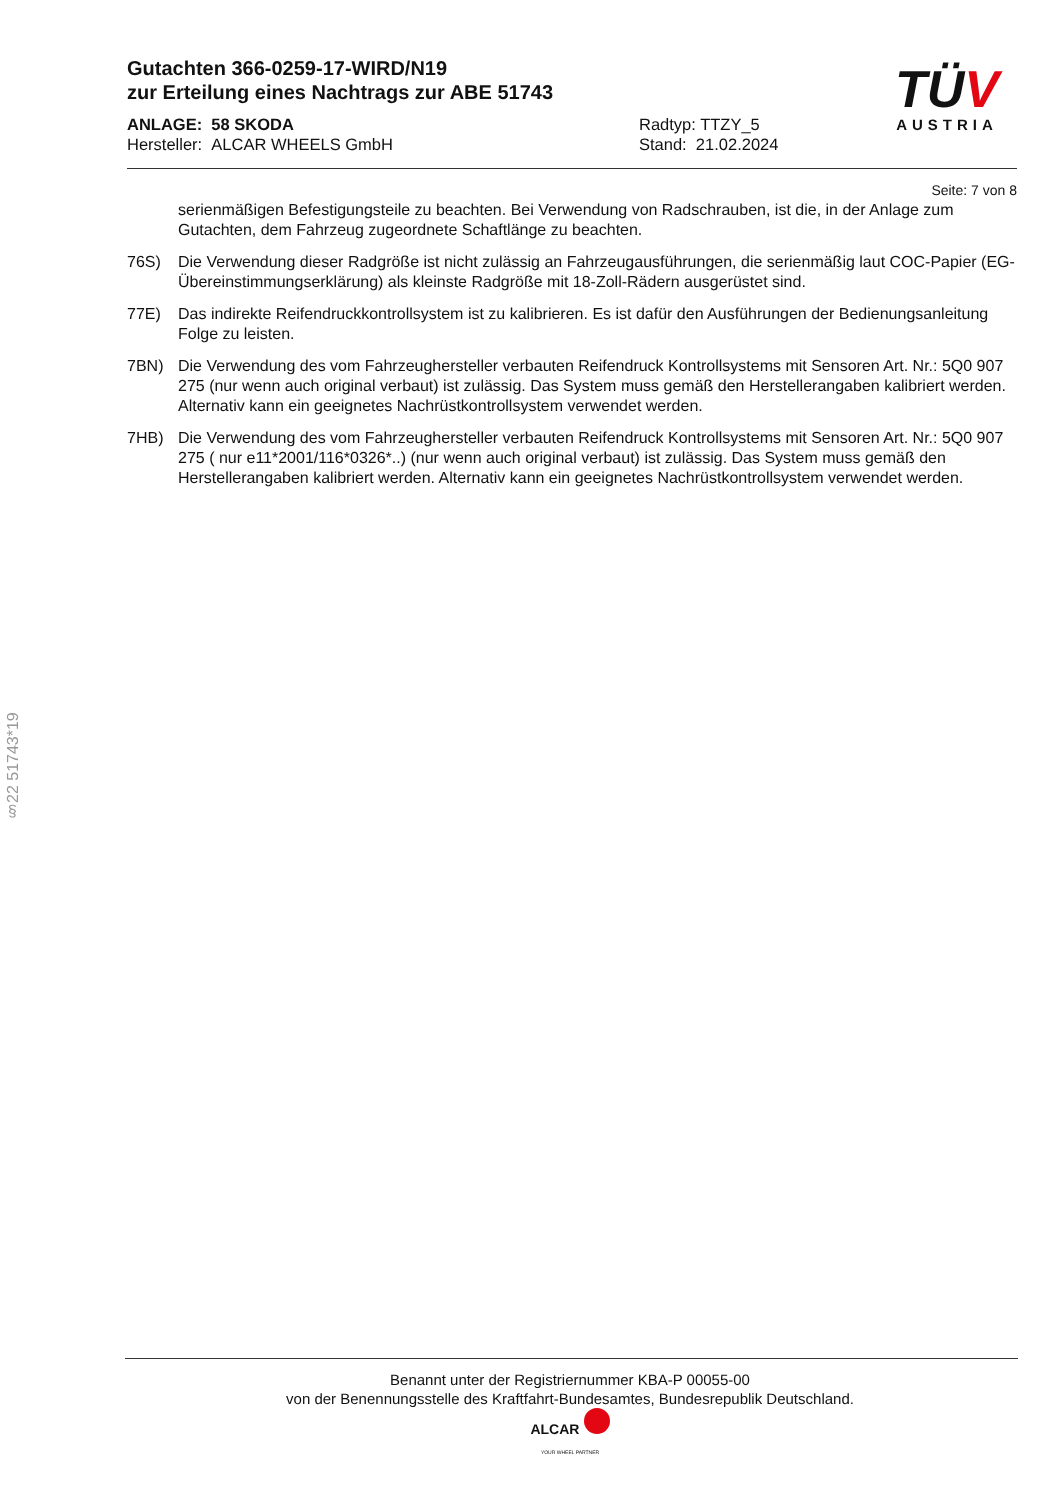Gutachten 366-0259-17-WIRD/N19
zur Erteilung eines Nachtrags zur ABE 51743
ANLAGE: 58 SKODA
Hersteller: ALCAR WHEELS GmbH
Radtyp: TTZY_5
Stand: 21.02.2024
TÜV
AUSTRIA
Seite: 7 von 8
serienmäßigen Befestigungsteile zu beachten. Bei Verwendung von Radschrauben, ist die, in der Anlage zum Gutachten, dem Fahrzeug zugeordnete Schaftlänge zu beachten.
76S) Die Verwendung dieser Radgröße ist nicht zulässig an Fahrzeugausführungen, die serienmäßig laut COC-Papier (EG-Übereinstimmungserklärung) als kleinste Radgröße mit 18-Zoll-Rädern ausgerüstet sind.
77E) Das indirekte Reifendruckkontrollsystem ist zu kalibrieren. Es ist dafür den Ausführungen der Bedienungsanleitung Folge zu leisten.
7BN) Die Verwendung des vom Fahrzeughersteller verbauten Reifendruck Kontrollsystems mit Sensoren Art. Nr.: 5Q0 907 275 (nur wenn auch original verbaut) ist zulässig. Das System muss gemäß den Herstellerangaben kalibriert werden. Alternativ kann ein geeignetes Nachrüstkontrollsystem verwendet werden.
7HB) Die Verwendung des vom Fahrzeughersteller verbauten Reifendruck Kontrollsystems mit Sensoren Art. Nr.: 5Q0 907 275 ( nur e11*2001/116*0326*..) (nur wenn auch original verbaut) ist zulässig. Das System muss gemäß den Herstellerangaben kalibriert werden. Alternativ kann ein geeignetes Nachrüstkontrollsystem verwendet werden.
§22 51743*19
Benannt unter der Registriernummer KBA-P 00055-00
von der Benennungsstelle des Kraftfahrt-Bundesamtes, Bundesrepublik Deutschland.
ALCAR
YOUR WHEEL PARTNER